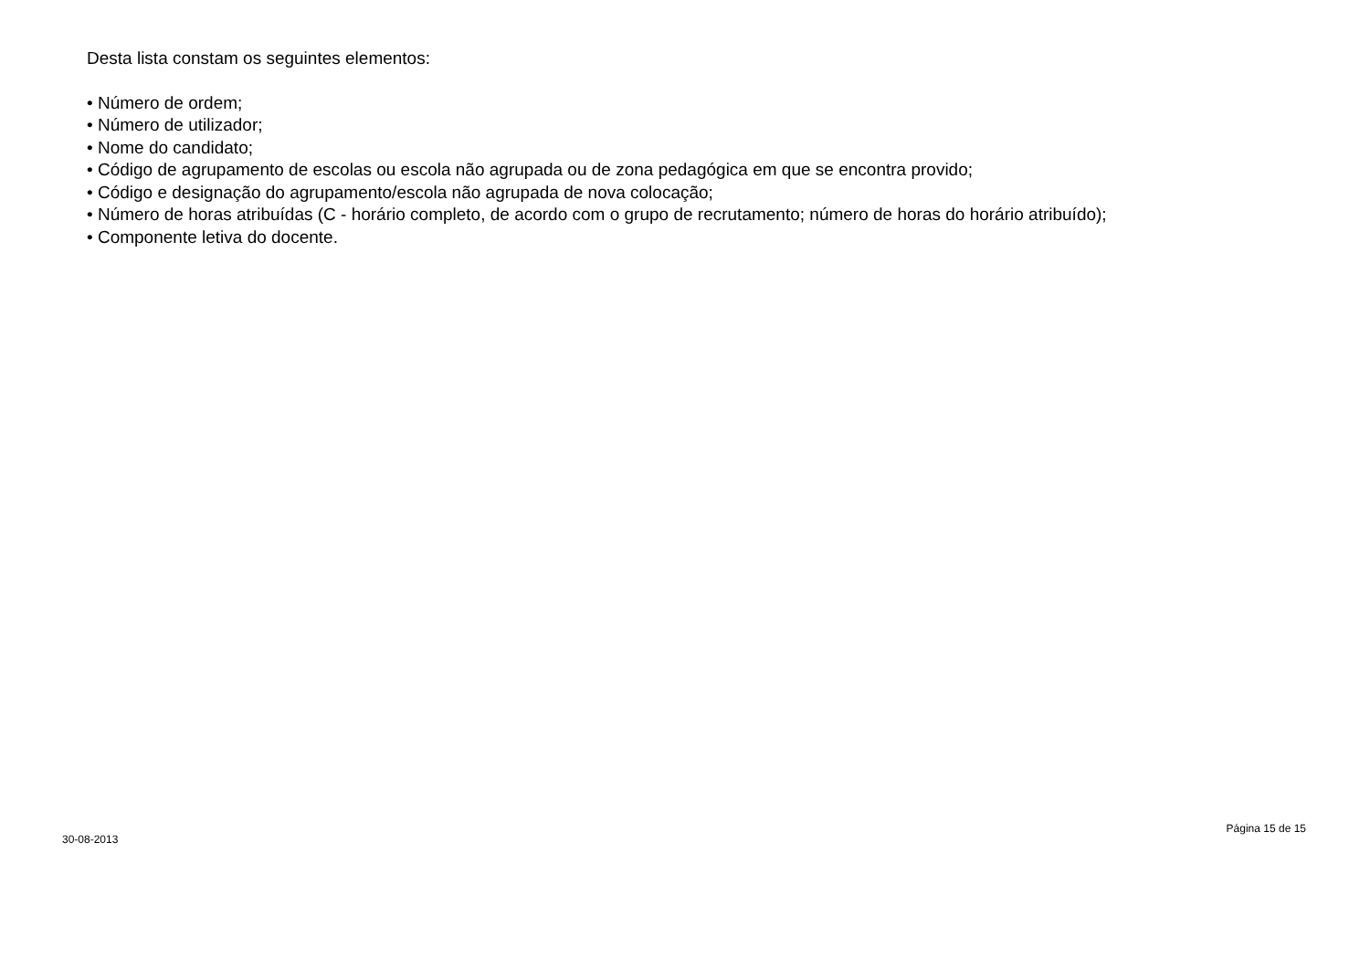Desta lista constam os seguintes elementos:
• Número de ordem;
• Número de utilizador;
• Nome do candidato;
• Código de agrupamento de escolas ou escola não agrupada ou de zona pedagógica em que se encontra provido;
• Código e designação do agrupamento/escola não agrupada de nova colocação;
• Número de horas atribuídas (C - horário completo, de acordo com o grupo de recrutamento; número de horas do horário atribuído);
• Componente letiva do docente.
30-08-2013 Página 15 de 15